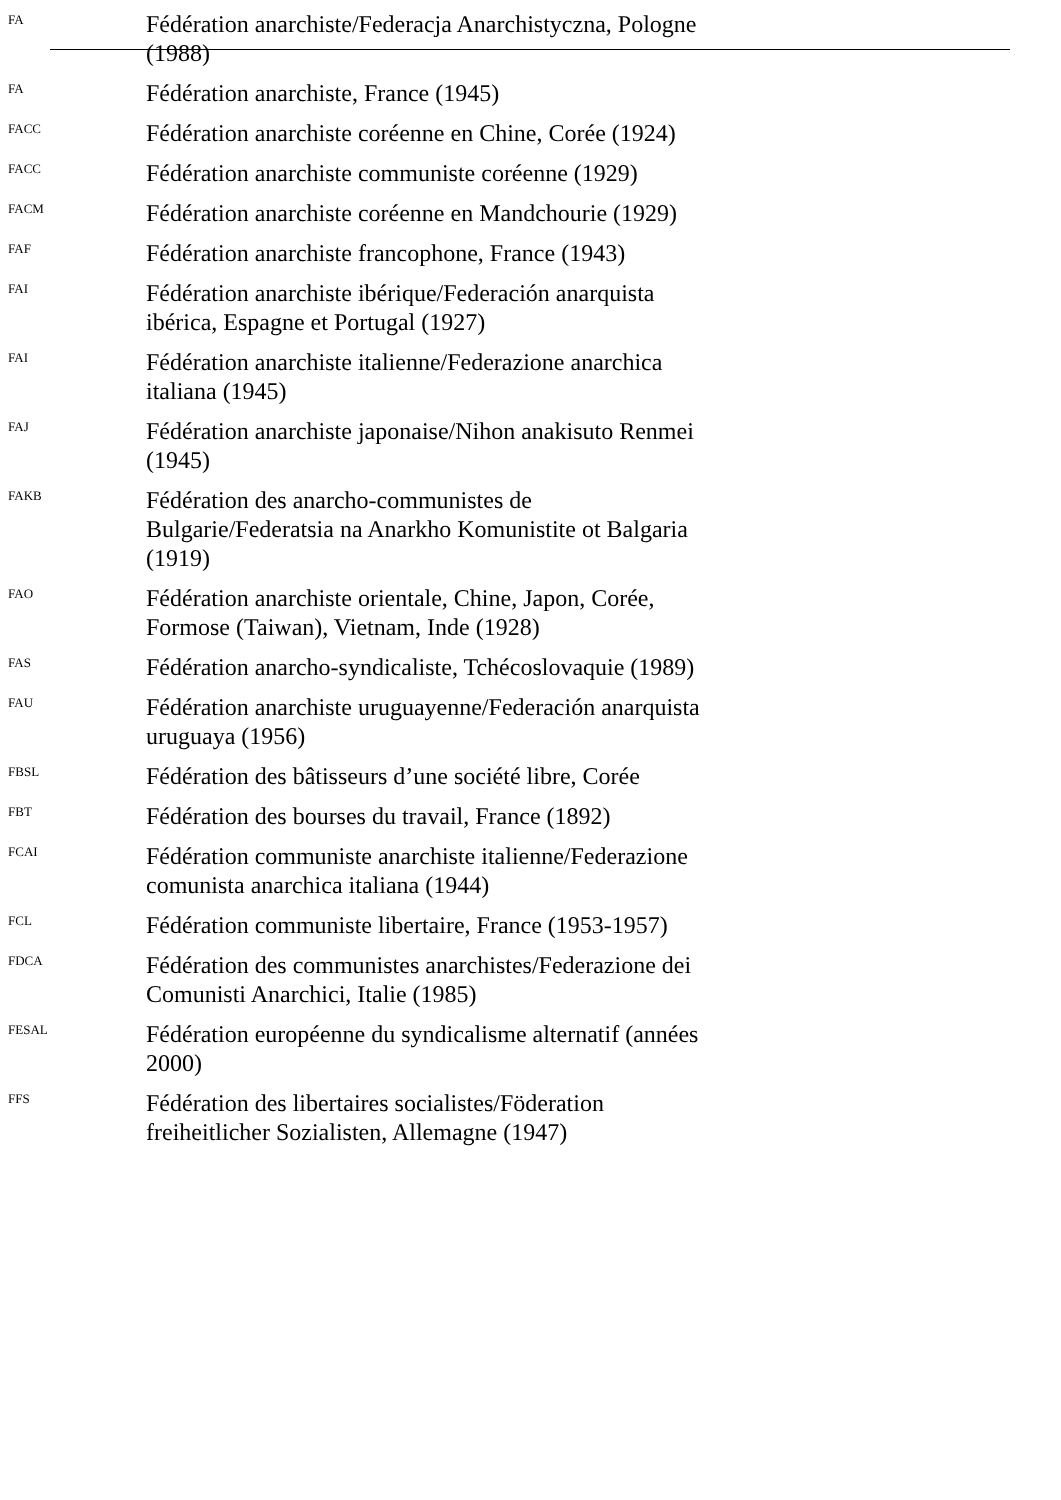FA
Fédération anarchiste/Federacja Anarchistyczna, Pologne (1988)
FA
Fédération anarchiste, France (1945)
FACC
Fédération anarchiste coréenne en Chine, Corée (1924)
FACC
Fédération anarchiste communiste coréenne (1929)
FACM
Fédération anarchiste coréenne en Mandchourie (1929)
FAF
Fédération anarchiste francophone, France (1943)
FAI
Fédération anarchiste ibérique/Federación anarquista ibérica, Espagne et Portugal (1927)
FAI
Fédération anarchiste italienne/Federazione anarchica italiana (1945)
FAJ
Fédération anarchiste japonaise/Nihon anakisuto Renmei (1945)
FAKB
Fédération des anarcho-communistes de Bulgarie/Federatsia na Anarkho Komunistite ot Balgaria (1919)
FAO
Fédération anarchiste orientale, Chine, Japon, Corée, Formose (Taiwan), Vietnam, Inde (1928)
FAS
Fédération anarcho-syndicaliste, Tchécoslovaquie (1989)
FAU
Fédération anarchiste uruguayenne/Federación anarquista uruguaya (1956)
FBSL
Fédération des bâtisseurs d’une société libre, Corée
FBT
Fédération des bourses du travail, France (1892)
FCAI
Fédération communiste anarchiste italienne/Federazione comunista anarchica italiana (1944)
FCL
Fédération communiste libertaire, France (1953-1957)
FDCA
Fédération des communistes anarchistes/Federazione dei Comunisti Anarchici, Italie (1985)
FESAL
Fédération européenne du syndicalisme alternatif (années 2000)
FFS
Fédération des libertaires socialistes/Föderation freiheitlicher Sozialisten, Allemagne (1947)